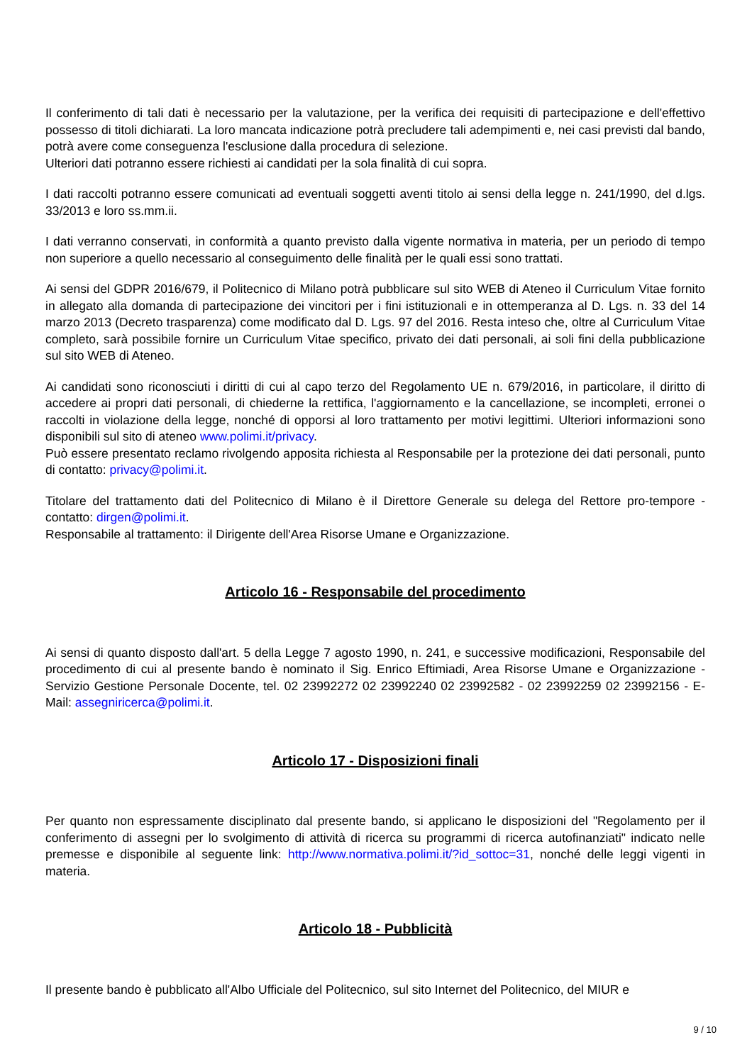Il conferimento di tali dati è necessario per la valutazione, per la verifica dei requisiti di partecipazione e dell'effettivo possesso di titoli dichiarati. La loro mancata indicazione potrà precludere tali adempimenti e, nei casi previsti dal bando, potrà avere come conseguenza l'esclusione dalla procedura di selezione.
Ulteriori dati potranno essere richiesti ai candidati per la sola finalità di cui sopra.
I dati raccolti potranno essere comunicati ad eventuali soggetti aventi titolo ai sensi della legge n. 241/1990, del d.lgs. 33/2013 e loro ss.mm.ii.
I dati verranno conservati, in conformità a quanto previsto dalla vigente normativa in materia, per un periodo di tempo non superiore a quello necessario al conseguimento delle finalità per le quali essi sono trattati.
Ai sensi del GDPR 2016/679, il Politecnico di Milano potrà pubblicare sul sito WEB di Ateneo il Curriculum Vitae fornito in allegato alla domanda di partecipazione dei vincitori per i fini istituzionali e in ottemperanza al D. Lgs. n. 33 del 14 marzo 2013 (Decreto trasparenza) come modificato dal D. Lgs. 97 del 2016. Resta inteso che, oltre al Curriculum Vitae completo, sarà possibile fornire un Curriculum Vitae specifico, privato dei dati personali, ai soli fini della pubblicazione sul sito WEB di Ateneo.
Ai candidati sono riconosciuti i diritti di cui al capo terzo del Regolamento UE n. 679/2016, in particolare, il diritto di accedere ai propri dati personali, di chiederne la rettifica, l'aggiornamento e la cancellazione, se incompleti, erronei o raccolti in violazione della legge, nonché di opporsi al loro trattamento per motivi legittimi. Ulteriori informazioni sono disponibili sul sito di ateneo www.polimi.it/privacy.
Può essere presentato reclamo rivolgendo apposita richiesta al Responsabile per la protezione dei dati personali, punto di contatto: privacy@polimi.it.
Titolare del trattamento dati del Politecnico di Milano è il Direttore Generale su delega del Rettore pro-tempore - contatto: dirgen@polimi.it.
Responsabile al trattamento: il Dirigente dell'Area Risorse Umane e Organizzazione.
Articolo 16 - Responsabile del procedimento
Ai sensi di quanto disposto dall'art. 5 della Legge 7 agosto 1990, n. 241, e successive modificazioni, Responsabile del procedimento di cui al presente bando è nominato il Sig. Enrico Eftimiadi, Area Risorse Umane e Organizzazione - Servizio Gestione Personale Docente, tel. 02 23992272 02 23992240 02 23992582 - 02 23992259 02 23992156 - E-Mail: assegniricerca@polimi.it.
Articolo 17 - Disposizioni finali
Per quanto non espressamente disciplinato dal presente bando, si applicano le disposizioni del "Regolamento per il conferimento di assegni per lo svolgimento di attività di ricerca su programmi di ricerca autofinanziati" indicato nelle premesse e disponibile al seguente link: http://www.normativa.polimi.it/?id_sottoc=31, nonché delle leggi vigenti in materia.
Articolo 18 - Pubblicità
Il presente bando è pubblicato all'Albo Ufficiale del Politecnico, sul sito Internet del Politecnico, del MIUR e
9 / 10